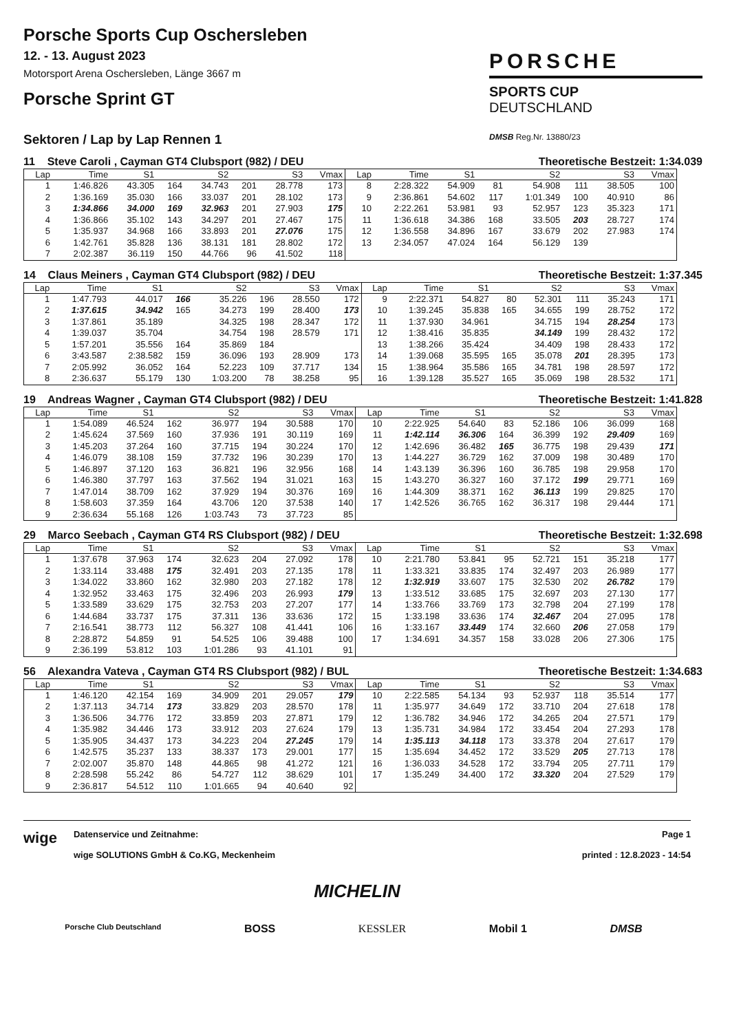Porsche Sports Cup Oschersleben
12. - 13. August 2023
Motorsport Arena Oschersleben, Länge 3667 m
Porsche Sprint GT
PORSCHE
SPORTS CUP
DEUTSCHLAND
Sektoren / Lap by Lap Rennen 1
DMSB Reg.Nr. 13880/23
11 Steve Caroli , Cayman GT4 Clubsport (982) / DEU Theoretische Bestzeit: 1:34.039
| Lap | Time | S1 | | S2 | | S3 | Vmax | Lap | Time | S1 | | S2 | | S3 | Vmax |
| --- | --- | --- | --- | --- | --- | --- | --- | --- | --- | --- | --- | --- | --- | --- | --- |
| 1 | 1:46.826 | 43.305 | 164 | 34.743 | 201 | 28.778 | 173 | 8 | 2:28.322 | 54.909 | 81 | 54.908 | 111 | 38.505 | 100 |
| 2 | 1:36.169 | 35.030 | 166 | 33.037 | 201 | 28.102 | 173 | 9 | 2:36.861 | 54.602 | 117 | 1:01.349 | 100 | 40.910 | 86 |
| 3 | 1:34.866 | 34.000 | 169 | 32.963 | 201 | 27.903 | 175 | 10 | 2:22.261 | 53.981 | 93 | 52.957 | 123 | 35.323 | 171 |
| 4 | 1:36.866 | 35.102 | 143 | 34.297 | 201 | 27.467 | 175 | 11 | 1:36.618 | 34.386 | 168 | 33.505 | 203 | 28.727 | 174 |
| 5 | 1:35.937 | 34.968 | 166 | 33.893 | 201 | 27.076 | 175 | 12 | 1:36.558 | 34.896 | 167 | 33.679 | 202 | 27.983 | 174 |
| 6 | 1:42.761 | 35.828 | 136 | 38.131 | 181 | 28.802 | 172 | 13 | 2:34.057 | 47.024 | 164 | 56.129 | 139 | | |
| 7 | 2:02.387 | 36.119 | 150 | 44.766 | 96 | 41.502 | 118 | | | | | | | | |
14 Claus Meiners , Cayman GT4 Clubsport (982) / DEU Theoretische Bestzeit: 1:37.345
| Lap | Time | S1 | | S2 | | S3 | Vmax | Lap | Time | S1 | | S2 | | S3 | Vmax |
| --- | --- | --- | --- | --- | --- | --- | --- | --- | --- | --- | --- | --- | --- | --- | --- |
| 1 | 1:47.793 | 44.017 | 166 | 35.226 | 196 | 28.550 | 172 | 9 | 2:22.371 | 54.827 | 80 | 52.301 | 111 | 35.243 | 171 |
| 2 | 1:37.615 | 34.942 | 165 | 34.273 | 199 | 28.400 | 173 | 10 | 1:39.245 | 35.838 | 165 | 34.655 | 199 | 28.752 | 172 |
| 3 | 1:37.861 | 35.189 | | 34.325 | 198 | 28.347 | 172 | 11 | 1:37.930 | 34.961 | | 34.715 | 194 | 28.254 | 173 |
| 4 | 1:39.037 | 35.704 | | 34.754 | 198 | 28.579 | 171 | 12 | 1:38.416 | 35.835 | | 34.149 | 199 | 28.432 | 172 |
| 5 | 1:57.201 | 35.556 | 164 | 35.869 | 184 | | | 13 | 1:38.266 | 35.424 | | 34.409 | 198 | 28.433 | 172 |
| 6 | 3:43.587 | 2:38.582 | 159 | 36.096 | 193 | 28.909 | 173 | 14 | 1:39.068 | 35.595 | 165 | 35.078 | 201 | 28.395 | 173 |
| 7 | 2:05.992 | 36.052 | 164 | 52.223 | 109 | 37.717 | 134 | 15 | 1:38.964 | 35.586 | 165 | 34.781 | 198 | 28.597 | 172 |
| 8 | 2:36.637 | 55.179 | 130 | 1:03.200 | 78 | 38.258 | 95 | 16 | 1:39.128 | 35.527 | 165 | 35.069 | 198 | 28.532 | 171 |
19 Andreas Wagner , Cayman GT4 Clubsport (982) / DEU Theoretische Bestzeit: 1:41.828
| Lap | Time | S1 | | S2 | | S3 | Vmax | Lap | Time | S1 | | S2 | | S3 | Vmax |
| --- | --- | --- | --- | --- | --- | --- | --- | --- | --- | --- | --- | --- | --- | --- | --- |
| 1 | 1:54.089 | 46.524 | 162 | 36.977 | 194 | 30.588 | 170 | 10 | 2:22.925 | 54.640 | 83 | 52.186 | 106 | 36.099 | 168 |
| 2 | 1:45.624 | 37.569 | 160 | 37.936 | 191 | 30.119 | 169 | 11 | 1:42.114 | 36.306 | 164 | 36.399 | 192 | 29.409 | 169 |
| 3 | 1:45.203 | 37.264 | 160 | 37.715 | 194 | 30.224 | 170 | 12 | 1:42.696 | 36.482 | 165 | 36.775 | 198 | 29.439 | 171 |
| 4 | 1:46.079 | 38.108 | 159 | 37.732 | 196 | 30.239 | 170 | 13 | 1:44.227 | 36.729 | 162 | 37.009 | 198 | 30.489 | 170 |
| 5 | 1:46.897 | 37.120 | 163 | 36.821 | 196 | 32.956 | 168 | 14 | 1:43.139 | 36.396 | 160 | 36.785 | 198 | 29.958 | 170 |
| 6 | 1:46.380 | 37.797 | 163 | 37.562 | 194 | 31.021 | 163 | 15 | 1:43.270 | 36.327 | 160 | 37.172 | 199 | 29.771 | 169 |
| 7 | 1:47.014 | 38.709 | 162 | 37.929 | 194 | 30.376 | 169 | 16 | 1:44.309 | 38.371 | 162 | 36.113 | 199 | 29.825 | 170 |
| 8 | 1:58.603 | 37.359 | 164 | 43.706 | 120 | 37.538 | 140 | 17 | 1:42.526 | 36.765 | 162 | 36.317 | 198 | 29.444 | 171 |
| 9 | 2:36.634 | 55.168 | 126 | 1:03.743 | 73 | 37.723 | 85 | | | | | | | | |
29 Marco Seebach , Cayman GT4 RS Clubsport (982) / DEU Theoretische Bestzeit: 1:32.698
| Lap | Time | S1 | | S2 | | S3 | Vmax | Lap | Time | S1 | | S2 | | S3 | Vmax |
| --- | --- | --- | --- | --- | --- | --- | --- | --- | --- | --- | --- | --- | --- | --- | --- |
| 1 | 1:37.678 | 37.963 | 174 | 32.623 | 204 | 27.092 | 178 | 10 | 2:21.780 | 53.841 | 95 | 52.721 | 151 | 35.218 | 177 |
| 2 | 1:33.114 | 33.488 | 175 | 32.491 | 203 | 27.135 | 178 | 11 | 1:33.321 | 33.835 | 174 | 32.497 | 203 | 26.989 | 177 |
| 3 | 1:34.022 | 33.860 | 162 | 32.980 | 203 | 27.182 | 178 | 12 | 1:32.919 | 33.607 | 175 | 32.530 | 202 | 26.782 | 179 |
| 4 | 1:32.952 | 33.463 | 175 | 32.496 | 203 | 26.993 | 179 | 13 | 1:33.512 | 33.685 | 175 | 32.697 | 203 | 27.130 | 177 |
| 5 | 1:33.589 | 33.629 | 175 | 32.753 | 203 | 27.207 | 177 | 14 | 1:33.766 | 33.769 | 173 | 32.798 | 204 | 27.199 | 178 |
| 6 | 1:44.684 | 33.737 | 175 | 37.311 | 136 | 33.636 | 172 | 15 | 1:33.198 | 33.636 | 174 | 32.467 | 204 | 27.095 | 178 |
| 7 | 2:16.541 | 38.773 | 112 | 56.327 | 108 | 41.441 | 106 | 16 | 1:33.167 | 33.449 | 174 | 32.660 | 206 | 27.058 | 179 |
| 8 | 2:28.872 | 54.859 | 91 | 54.525 | 106 | 39.488 | 100 | 17 | 1:34.691 | 34.357 | 158 | 33.028 | 206 | 27.306 | 175 |
| 9 | 2:36.199 | 53.812 | 103 | 1:01.286 | 93 | 41.101 | 91 | | | | | | | | |
56 Alexandra Vateva , Cayman GT4 RS Clubsport (982) / BUL Theoretische Bestzeit: 1:34.683
| Lap | Time | S1 | | S2 | | S3 | Vmax | Lap | Time | S1 | | S2 | | S3 | Vmax |
| --- | --- | --- | --- | --- | --- | --- | --- | --- | --- | --- | --- | --- | --- | --- | --- |
| 1 | 1:46.120 | 42.154 | 169 | 34.909 | 201 | 29.057 | 179 | 10 | 2:22.585 | 54.134 | 93 | 52.937 | 118 | 35.514 | 177 |
| 2 | 1:37.113 | 34.714 | 173 | 33.829 | 203 | 28.570 | 178 | 11 | 1:35.977 | 34.649 | 172 | 33.710 | 204 | 27.618 | 178 |
| 3 | 1:36.506 | 34.776 | 172 | 33.859 | 203 | 27.871 | 179 | 12 | 1:36.782 | 34.946 | 172 | 34.265 | 204 | 27.571 | 179 |
| 4 | 1:35.982 | 34.446 | 173 | 33.912 | 203 | 27.624 | 179 | 13 | 1:35.731 | 34.984 | 172 | 33.454 | 204 | 27.293 | 178 |
| 5 | 1:35.905 | 34.437 | 173 | 34.223 | 204 | 27.245 | 179 | 14 | 1:35.113 | 34.118 | 173 | 33.378 | 204 | 27.617 | 179 |
| 6 | 1:42.575 | 35.237 | 133 | 38.337 | 173 | 29.001 | 177 | 15 | 1:35.694 | 34.452 | 172 | 33.529 | 205 | 27.713 | 178 |
| 7 | 2:02.007 | 35.870 | 148 | 44.865 | 98 | 41.272 | 121 | 16 | 1:36.033 | 34.528 | 172 | 33.794 | 205 | 27.711 | 179 |
| 8 | 2:28.598 | 55.242 | 86 | 54.727 | 112 | 38.629 | 101 | 17 | 1:35.249 | 34.400 | 172 | 33.320 | 204 | 27.529 | 179 |
| 9 | 2:36.817 | 54.512 | 110 | 1:01.665 | 94 | 40.640 | 92 | | | | | | | | |
wige
Datenservice und Zeitnahme:
wige SOLUTIONS GmbH & Co.KG, Meckenheim
Page 1
printed : 12.8.2023 - 14:54
MICHELIN
Porsche Club Deutschland BOSS KESSLER Mobil 1 DMSB